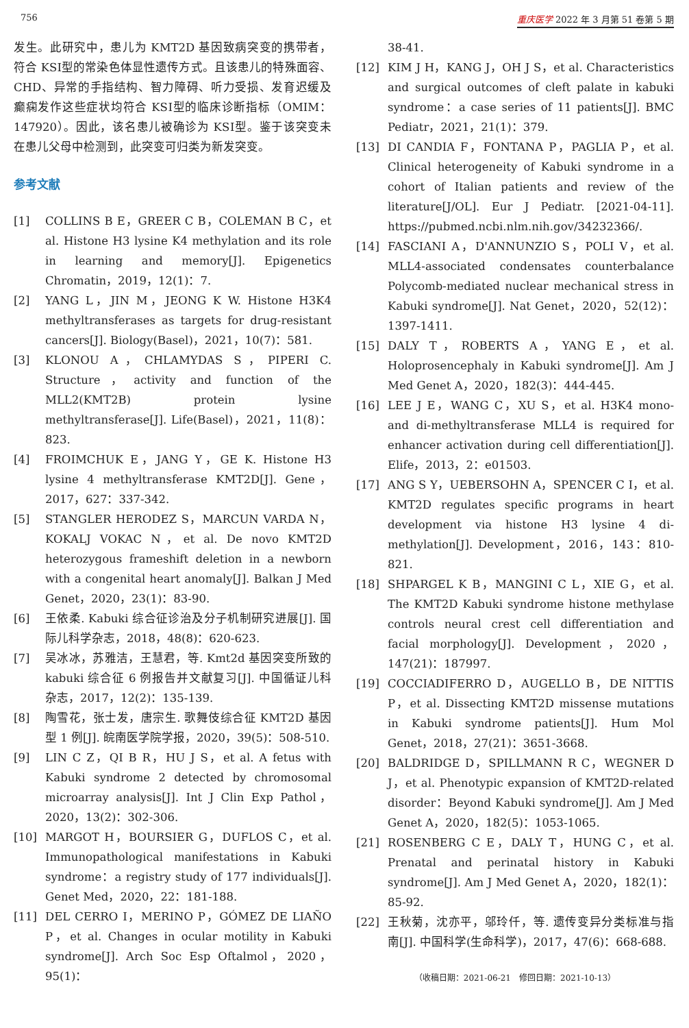756 重庆医学 2022 年 3 月第 51 卷第 5 期
发生。此研究中，患儿为 KMT2D 基因致病突变的携带者，符合 KSⅠ型的常染色体显性遗传方式。且该患儿的特殊面容、CHD、异常的手指结构、智力障碍、听力受损、发育迟缓及癫痫发作这些症状均符合 KSⅠ型的临床诊断指标（OMIM：147920）。因此，该名患儿被确诊为 KSⅠ型。鉴于该突变未在患儿父母中检测到，此突变可归类为新发突变。
参考文献
[1] COLLINS B E，GREER C B，COLEMAN B C，et al. Histone H3 lysine K4 methylation and its role in learning and memory[J]. Epigenetics Chromatin，2019，12(1)：7.
[2] YANG L，JIN M，JEONG K W. Histone H3K4 methyltransferases as targets for drug-resistant cancers[J]. Biology(Basel)，2021，10(7)：581.
[3] KLONOU A，CHLAMYDAS S，PIPERI C. Structure，activity and function of the MLL2(KMT2B) protein lysine methyltransferase[J]. Life(Basel)，2021，11(8)：823.
[4] FROIMCHUK E，JANG Y，GE K. Histone H3 lysine 4 methyltransferase KMT2D[J]. Gene，2017，627：337-342.
[5] STANGLER HERODEZ S，MARCUN VARDA N，KOKALJ VOKAC N，et al. De novo KMT2D heterozygous frameshift deletion in a newborn with a congenital heart anomaly[J]. Balkan J Med Genet，2020，23(1)：83-90.
[6] 王依柔. Kabuki 综合征诊治及分子机制研究进展[J]. 国际儿科学杂志，2018，48(8)：620-623.
[7] 吴冰冰，苏雅洁，王慧君，等. Kmt2d 基因突变所致的 kabuki 综合征 6 例报告并文献复习[J]. 中国循证儿科杂志，2017，12(2)：135-139.
[8] 陶雪花，张士发，唐宗生. 歌舞伎综合征 KMT2D 基因型 1 例[J]. 皖南医学院学报，2020，39(5)：508-510.
[9] LIN C Z，QI B R，HU J S，et al. A fetus with Kabuki syndrome 2 detected by chromosomal microarray analysis[J]. Int J Clin Exp Pathol，2020，13(2)：302-306.
[10] MARGOT H，BOURSIER G，DUFLOS C，et al. Immunopathological manifestations in Kabuki syndrome：a registry study of 177 individuals[J]. Genet Med，2020，22：181-188.
[11] DEL CERRO I，MERINO P，GÓMEZ DE LIAÑO P，et al. Changes in ocular motility in Kabuki syndrome[J]. Arch Soc Esp Oftalmol，2020，95(1)：
38-41.
[12] KIM J H，KANG J，OH J S，et al. Characteristics and surgical outcomes of cleft palate in kabuki syndrome：a case series of 11 patients[J]. BMC Pediatr，2021，21(1)：379.
[13] DI CANDIA F，FONTANA P，PAGLIA P，et al. Clinical heterogeneity of Kabuki syndrome in a cohort of Italian patients and review of the literature[J/OL]. Eur J Pediatr. [2021-04-11]. https://pubmed.ncbi.nlm.nih.gov/34232366/.
[14] FASCIANI A，D'ANNUNZIO S，POLI V，et al. MLL4-associated condensates counterbalance Polycomb-mediated nuclear mechanical stress in Kabuki syndrome[J]. Nat Genet，2020，52(12)：1397-1411.
[15] DALY T，ROBERTS A，YANG E，et al. Holoprosencephaly in Kabuki syndrome[J]. Am J Med Genet A，2020，182(3)：444-445.
[16] LEE J E，WANG C，XU S，et al. H3K4 mono- and di-methyltransferase MLL4 is required for enhancer activation during cell differentiation[J]. Elife，2013，2：e01503.
[17] ANG S Y，UEBERSOHN A，SPENCER C I，et al. KMT2D regulates specific programs in heart development via histone H3 lysine 4 di-methylation[J]. Development，2016，143：810-821.
[18] SHPARGEL K B，MANGINI C L，XIE G，et al. The KMT2D Kabuki syndrome histone methylase controls neural crest cell differentiation and facial morphology[J]. Development，2020，147(21)：187997.
[19] COCCIADIFERRO D，AUGELLO B，DE NITTIS P，et al. Dissecting KMT2D missense mutations in Kabuki syndrome patients[J]. Hum Mol Genet，2018，27(21)：3651-3668.
[20] BALDRIDGE D，SPILLMANN R C，WEGNER D J，et al. Phenotypic expansion of KMT2D-related disorder：Beyond Kabuki syndrome[J]. Am J Med Genet A，2020，182(5)：1053-1065.
[21] ROSENBERG C E，DALY T，HUNG C，et al. Prenatal and perinatal history in Kabuki syndrome[J]. Am J Med Genet A，2020，182(1)：85-92.
[22] 王秋菊，沈亦平，邬玲仟，等. 遗传变异分类标准与指南[J]. 中国科学(生命科学)，2017，47(6)：668-688.
（收稿日期：2021-06-21　修回日期：2021-10-13）